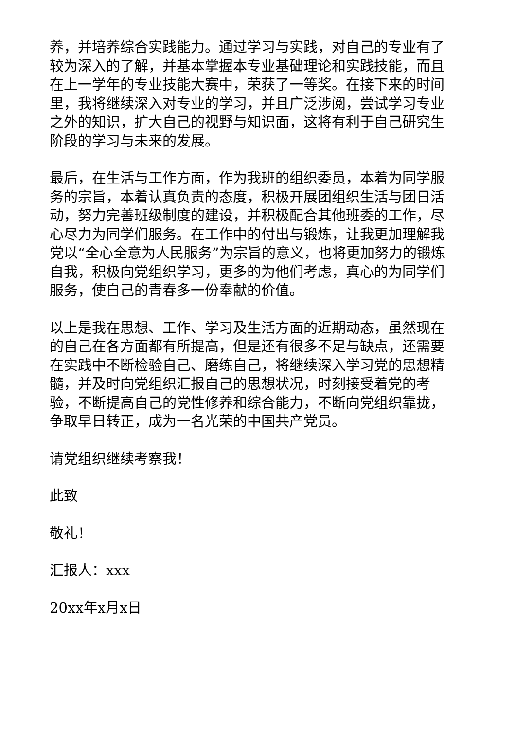养，并培养综合实践能力。通过学习与实践，对自己的专业有了较为深入的了解，并基本掌握本专业基础理论和实践技能，而且在上一学年的专业技能大赛中，荣获了一等奖。在接下来的时间里，我将继续深入对专业的学习，并且广泛涉阅，尝试学习专业之外的知识，扩大自己的视野与知识面，这将有利于自己研究生阶段的学习与未来的发展。
最后，在生活与工作方面，作为我班的组织委员，本着为同学服务的宗旨，本着认真负责的态度，积极开展团组织生活与团日活动，努力完善班级制度的建设，并积极配合其他班委的工作，尽心尽力为同学们服务。在工作中的付出与锻炼，让我更加理解我党以“全心全意为人民服务”为宗旨的意义，也将更加努力的锻炼自我，积极向党组织学习，更多的为他们考虑，真心的为同学们服务，使自己的青春多一份奉献的价值。
以上是我在思想、工作、学习及生活方面的近期动态，虽然现在的自己在各方面都有所提高，但是还有很多不足与缺点，还需要在实践中不断检验自己、磨练自己，将继续深入学习党的思想精髓，并及时向党组织汇报自己的思想状况，时刻接受着党的考验，不断提高自己的党性修养和综合能力，不断向党组织靠拢，争取早日转正，成为一名光荣的中国共产党员。
请党组织继续考察我！
此致
敬礼！
汇报人：xxx
20xx年x月x日